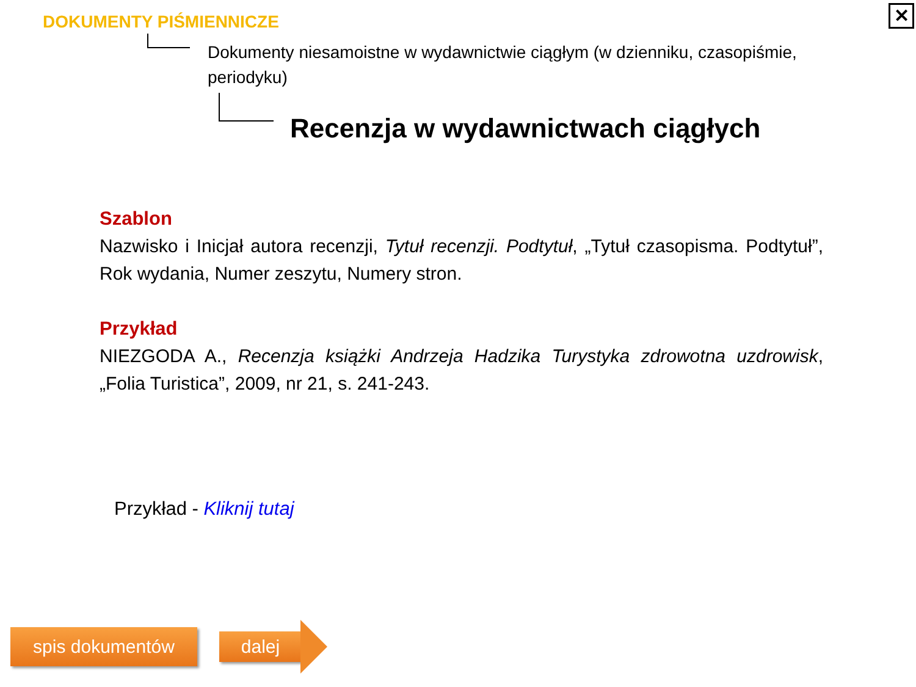DOKUMENTY PIŚMIENNICZE
Dokumenty niesamoistne w wydawnictwie ciągłym (w dzienniku, czasopiśmie, periodyku)
Recenzja w wydawnictwach ciągłych
Szablon
Nazwisko i Inicjał autora recenzji, Tytuł recenzji. Podtytuł, „Tytuł czasopisma. Podtytuł”, Rok wydania, Numer zeszytu, Numery stron.
Przykład
NIEZGODA A., Recenzja książki Andrzeja Hadzika Turystyka zdrowotna uzdrowisk, „Folia Turistica”, 2009, nr 21, s. 241-243.
Przykład - Kliknij tutaj
spis dokumentów dalej
✕